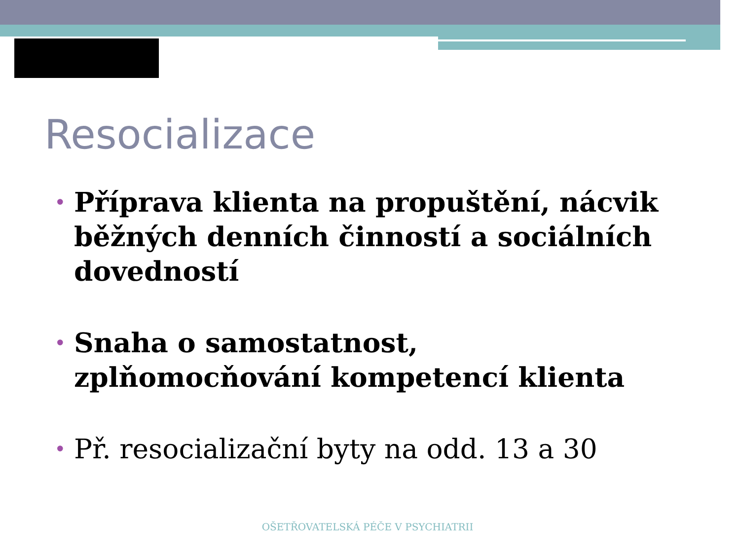Resocializace
• Příprava klienta na propuštění, nácvik běžných denních činností a sociálních dovedností
• Snaha o samostatnost, zplňomocňování kompetencí klienta
• Př. resocializační byty na odd. 13 a 30
OŠETŘOVATELSKÁ PÉČE V PSYCHIATRII